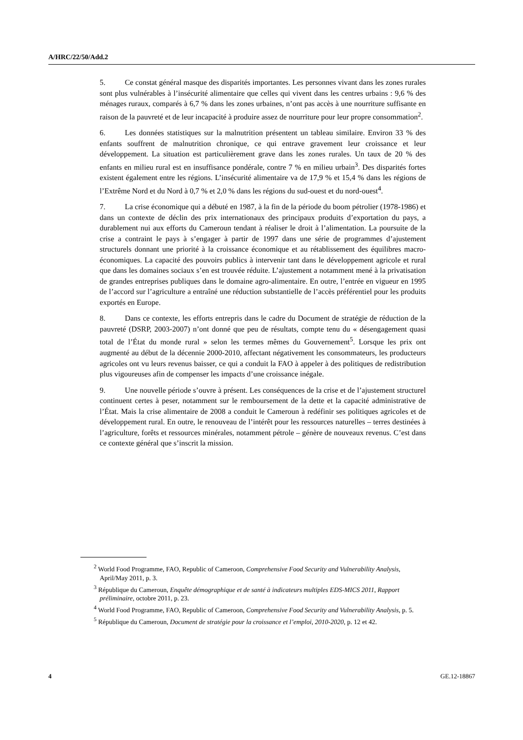A/HRC/22/50/Add.2
5. Ce constat général masque des disparités importantes. Les personnes vivant dans les zones rurales sont plus vulnérables à l’insécurité alimentaire que celles qui vivent dans les centres urbains : 9,6 % des ménages ruraux, comparés à 6,7 % dans les zones urbaines, n’ont pas accès à une nourriture suffisante en raison de la pauvreté et de leur incapacité à produire assez de nourriture pour leur propre consommation<sup>2</sup>.
6. Les données statistiques sur la malnutrition présentent un tableau similaire. Environ 33 % des enfants souffrent de malnutrition chronique, ce qui entrave gravement leur croissance et leur développement. La situation est particulièrement grave dans les zones rurales. Un taux de 20 % des enfants en milieu rural est en insuffisance pondérale, contre 7 % en milieu urbain<sup>3</sup>. Des disparités fortes existent également entre les régions. L’insécurité alimentaire va de 17,9 % et 15,4 % dans les régions de l’Extrême Nord et du Nord à 0,7 % et 2,0 % dans les régions du sud-ouest et du nord-ouest<sup>4</sup>.
7. La crise économique qui a débuté en 1987, à la fin de la période du boom pétrolier (1978-1986) et dans un contexte de déclin des prix internationaux des principaux produits d’exportation du pays, a durablement nui aux efforts du Cameroun tendant à réaliser le droit à l’alimentation. La poursuite de la crise a contraint le pays à s’engager à partir de 1997 dans une série de programmes d’ajustement structurels donnant une priorité à la croissance économique et au rétablissement des équilibres macro-économiques. La capacité des pouvoirs publics à intervenir tant dans le développement agricole et rural que dans les domaines sociaux s’en est trouvée réduite. L’ajustement a notamment mené à la privatisation de grandes entreprises publiques dans le domaine agro-alimentaire. En outre, l’entrée en vigueur en 1995 de l’accord sur l’agriculture a entraîné une réduction substantielle de l’accès préférentiel pour les produits exportés en Europe.
8. Dans ce contexte, les efforts entrepris dans le cadre du Document de stratégie de réduction de la pauvreté (DSRP, 2003-2007) n’ont donné que peu de résultats, compte tenu du « désengagement quasi total de l’État du monde rural » selon les termes mêmes du Gouvernement<sup>5</sup>. Lorsque les prix ont augmenté au début de la décennie 2000-2010, affectant négativement les consommateurs, les producteurs agricoles ont vu leurs revenus baisser, ce qui a conduit la FAO à appeler à des politiques de redistribution plus vigoureuses afin de compenser les impacts d’une croissance inégale.
9. Une nouvelle période s’ouvre à présent. Les conséquences de la crise et de l’ajustement structurel continuent certes à peser, notamment sur le remboursement de la dette et la capacité administrative de l’État. Mais la crise alimentaire de 2008 a conduit le Cameroun à redéfinir ses politiques agricoles et de développement rural. En outre, le renouveau de l’intérêt pour les ressources naturelles – terres destinées à l’agriculture, forêts et ressources minérales, notamment pétrole – génère de nouveaux revenus. C’est dans ce contexte général que s’inscrit la mission.
<sup>2</sup> World Food Programme, FAO, Republic of Cameroon, Comprehensive Food Security and Vulnerability Analysis, April/May 2011, p. 3.
<sup>3</sup> République du Cameroun, Enquête démographique et de santé à indicateurs multiples EDS-MICS 2011, Rapport préliminaire, octobre 2011, p. 23.
<sup>4</sup> World Food Programme, FAO, Republic of Cameroon, Comprehensive Food Security and Vulnerability Analysis, p. 5.
<sup>5</sup> République du Cameroun, Document de stratégie pour la croissance et l’emploi, 2010-2020, p. 12 et 42.
4 GE.12-18867